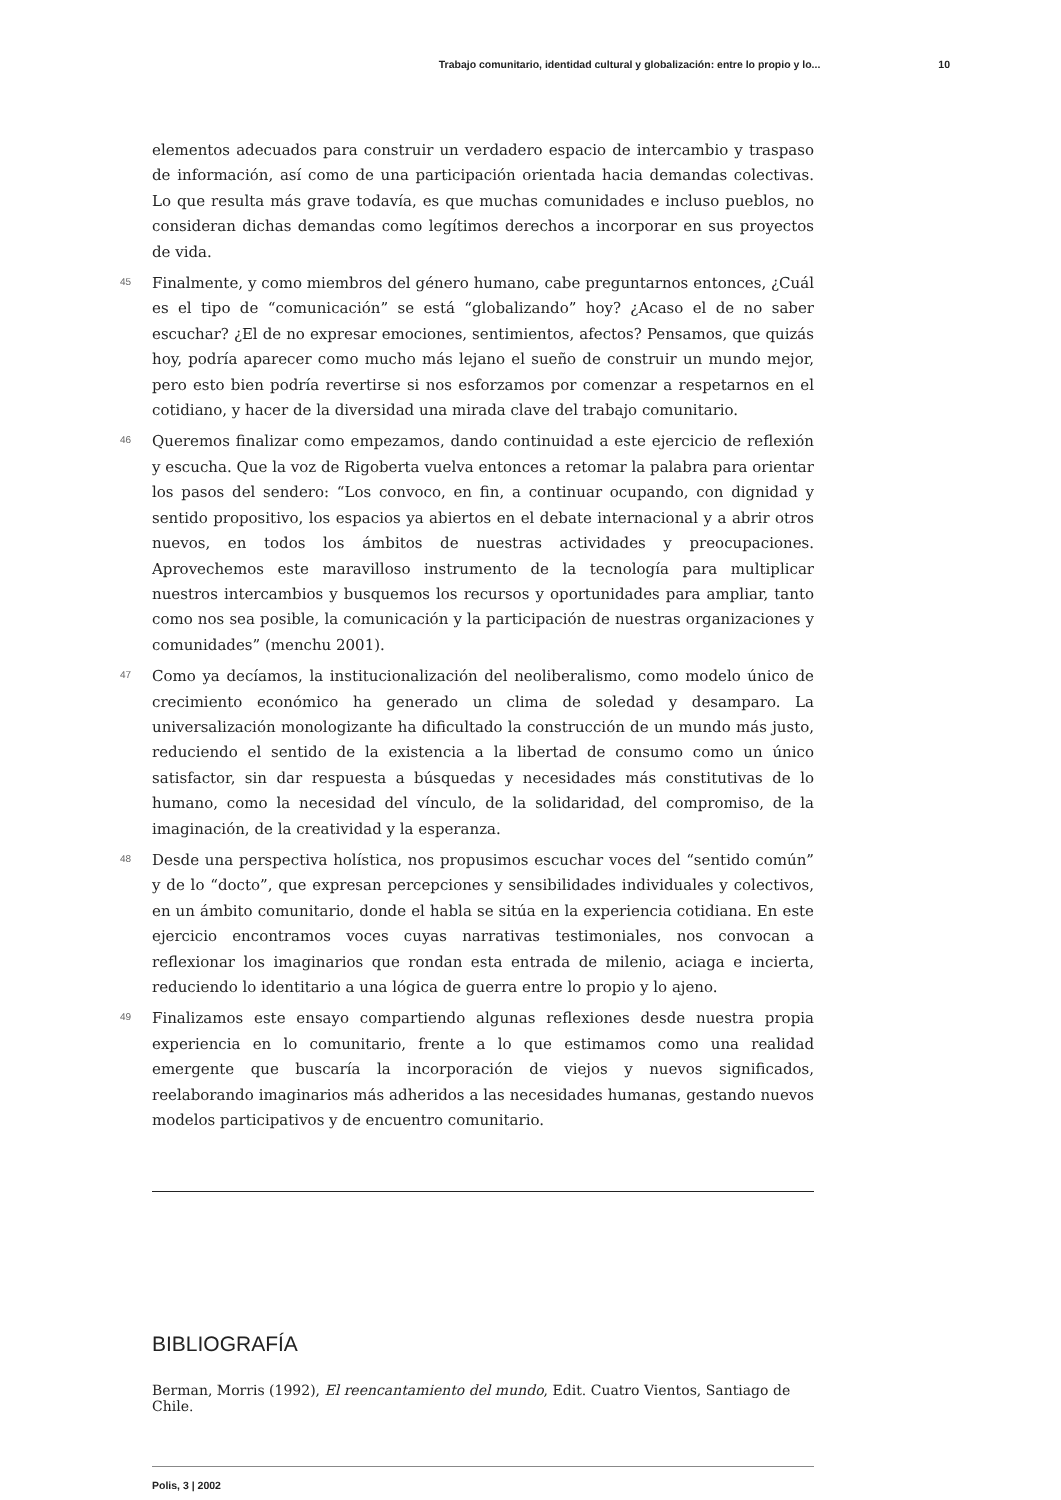Trabajo comunitario, identidad cultural y globalización: entre lo propio y lo... 10
elementos adecuados para construir un verdadero espacio de intercambio y traspaso de información, así como de una participación orientada hacia demandas colectivas. Lo que resulta más grave todavía, es que muchas comunidades e incluso pueblos, no consideran dichas demandas como legítimos derechos a incorporar en sus proyectos de vida.
45
Finalmente, y como miembros del género humano, cabe preguntarnos entonces, ¿Cuál es el tipo de “comunicación” se está “globalizando” hoy? ¿Acaso el de no saber escuchar? ¿El de no expresar emociones, sentimientos, afectos? Pensamos, que quizás hoy, podría aparecer como mucho más lejano el sueño de construir un mundo mejor, pero esto bien podría revertirse si nos esforzamos por comenzar a respetarnos en el cotidiano, y hacer de la diversidad una mirada clave del trabajo comunitario.
46
Queremos finalizar como empezamos, dando continuidad a este ejercicio de reflexión y escucha. Que la voz de Rigoberta vuelva entonces a retomar la palabra para orientar los pasos del sendero: “Los convoco, en fin, a continuar ocupando, con dignidad y sentido propositivo, los espacios ya abiertos en el debate internacional y a abrir otros nuevos, en todos los ámbitos de nuestras actividades y preocupaciones. Aprovechemos este maravilloso instrumento de la tecnología para multiplicar nuestros intercambios y busquemos los recursos y oportunidades para ampliar, tanto como nos sea posible, la comunicación y la participación de nuestras organizaciones y comunidades” (menchu 2001).
47
Como ya decíamos, la institucionalización del neoliberalismo, como modelo único de crecimiento económico ha generado un clima de soledad y desamparo. La universalización monologizante ha dificultado la construcción de un mundo más justo, reduciendo el sentido de la existencia a la libertad de consumo como un único satisfactor, sin dar respuesta a búsquedas y necesidades más constitutivas de lo humano, como la necesidad del vínculo, de la solidaridad, del compromiso, de la imaginación, de la creatividad y la esperanza.
48
Desde una perspectiva holística, nos propusimos escuchar voces del “sentido común” y de lo “docto”, que expresan percepciones y sensibilidades individuales y colectivos, en un ámbito comunitario, donde el habla se sitúa en la experiencia cotidiana. En este ejercicio encontramos voces cuyas narrativas testimoniales, nos convocan a reflexionar los imaginarios que rondan esta entrada de milenio, aciaga e incierta, reduciendo lo identitario a una lógica de guerra entre lo propio y lo ajeno.
49
Finalizamos este ensayo compartiendo algunas reflexiones desde nuestra propia experiencia en lo comunitario, frente a lo que estimamos como una realidad emergente que buscaría la incorporación de viejos y nuevos significados, reelaborando imaginarios más adheridos a las necesidades humanas, gestando nuevos modelos participativos y de encuentro comunitario.
BIBLIOGRAFÍA
Berman, Morris (1992), El reencantamiento del mundo, Edit. Cuatro Vientos, Santiago de Chile.
Polis, 3 | 2002